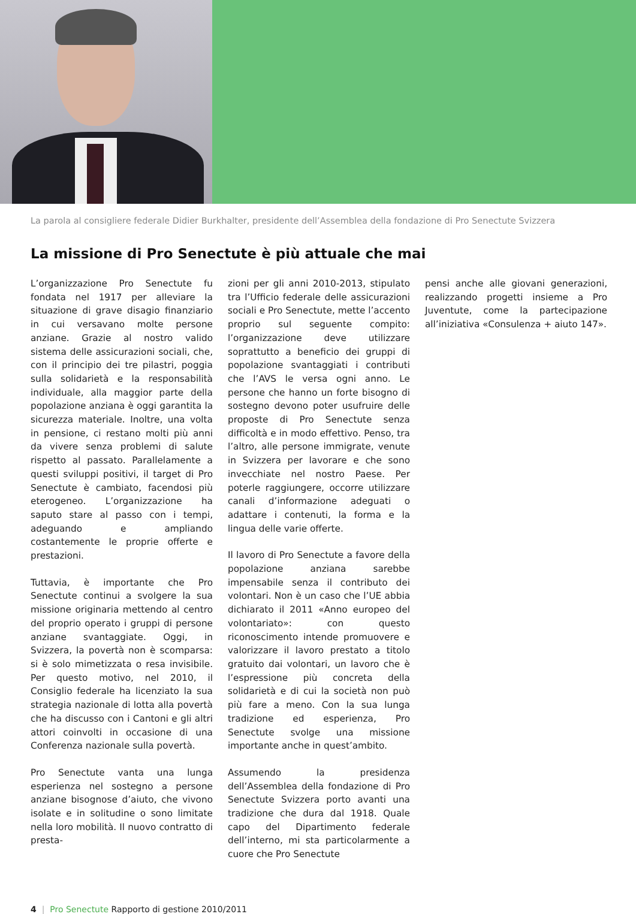La parola al consigliere federale Didier Burkhalter, presidente dell’Assemblea della fondazione di Pro Senectute Svizzera
La missione di Pro Senectute è più attuale che mai
L’organizzazione Pro Senectute fu fondata nel 1917 per alleviare la situazione di grave disagio finanziario in cui versavano molte persone anziane. Grazie al nostro valido sistema delle assicurazioni sociali, che, con il principio dei tre pilastri, poggia sulla solidarietà e la responsabilità individuale, alla maggior parte della popolazione anziana è oggi garantita la sicurezza materiale. Inoltre, una volta in pensione, ci restano molti più anni da vivere senza problemi di salute rispetto al passato. Parallelamente a questi sviluppi positivi, il target di Pro Senectute è cambiato, facendosi più eterogeneo. L’organizzazione ha saputo stare al passo con i tempi, adeguando e ampliando costantemente le proprie offerte e prestazioni.
Tuttavia, è importante che Pro Senectute continui a svolgere la sua missione originaria mettendo al centro del proprio operato i gruppi di persone anziane svantaggiate. Oggi, in Svizzera, la povertà non è scomparsa: si è solo mimetizzata o resa invisibile. Per questo motivo, nel 2010, il Consiglio federale ha licenziato la sua strategia nazionale di lotta alla povertà che ha discusso con i Cantoni e gli altri attori coinvolti in occasione di una Conferenza nazionale sulla povertà.
Pro Senectute vanta una lunga esperienza nel sostegno a persone anziane bisognose d’aiuto, che vivono isolate e in solitudine o sono limitate nella loro mobilità. Il nuovo contratto di presta-
zioni per gli anni 2010-2013, stipulato tra l’Ufficio federale delle assicurazioni sociali e Pro Senectute, mette l’accento proprio sul seguente compito: l’organizzazione deve utilizzare soprattutto a beneficio dei gruppi di popolazione svantaggiati i contributi che l’AVS le versa ogni anno. Le persone che hanno un forte bisogno di sostegno devono poter usufruire delle proposte di Pro Senectute senza difficoltà e in modo effettivo. Penso, tra l’altro, alle persone immigrate, venute in Svizzera per lavorare e che sono invecchiate nel nostro Paese. Per poterle raggiungere, occorre utilizzare canali d’informazione adeguati o adattare i contenuti, la forma e la lingua delle varie offerte.
Il lavoro di Pro Senectute a favore della popolazione anziana sarebbe impensabile senza il contributo dei volontari. Non è un caso che l’UE abbia dichiarato il 2011 «Anno europeo del volontariato»: con questo riconoscimento intende promuovere e valorizzare il lavoro prestato a titolo gratuito dai volontari, un lavoro che è l’espressione più concreta della solidarietà e di cui la società non può più fare a meno. Con la sua lunga tradizione ed esperienza, Pro Senectute svolge una missione importante anche in quest’ambito.
Assumendo la presidenza dell’Assemblea della fondazione di Pro Senectute Svizzera porto avanti una tradizione che dura dal 1918. Quale capo del Dipartimento federale dell’interno, mi sta particolarmente a cuore che Pro Senectute
pensi anche alle giovani generazioni, realizzando progetti insieme a Pro Juventute, come la partecipazione all’iniziativa «Consulenza + aiuto 147».
4 | Pro Senectute Rapporto di gestione 2010/2011